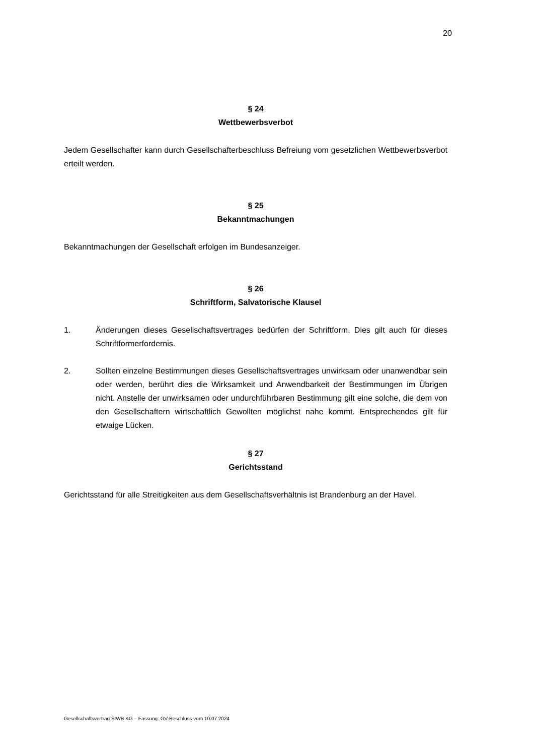20
§ 24
Wettbewerbsverbot
Jedem Gesellschafter kann durch Gesellschafterbeschluss Befreiung vom gesetzlichen Wettbewerbsverbot erteilt werden.
§ 25
Bekanntmachungen
Bekanntmachungen der Gesellschaft erfolgen im Bundesanzeiger.
§ 26
Schriftform, Salvatorische Klausel
1. Änderungen dieses Gesellschaftsvertrages bedürfen der Schriftform. Dies gilt auch für dieses Schriftformerfordernis.
2. Sollten einzelne Bestimmungen dieses Gesellschaftsvertrages unwirksam oder unanwendbar sein oder werden, berührt dies die Wirksamkeit und Anwendbarkeit der Bestimmungen im Übrigen nicht. Anstelle der unwirksamen oder undurchführbaren Bestimmung gilt eine solche, die dem von den Gesellschaftern wirtschaftlich Gewollten möglichst nahe kommt. Entsprechendes gilt für etwaige Lücken.
§ 27
Gerichtsstand
Gerichtsstand für alle Streitigkeiten aus dem Gesellschaftsverhältnis ist Brandenburg an der Havel.
Gesellschaftsvertrag StWB KG – Fassung: GV-Beschluss vom 10.07.2024